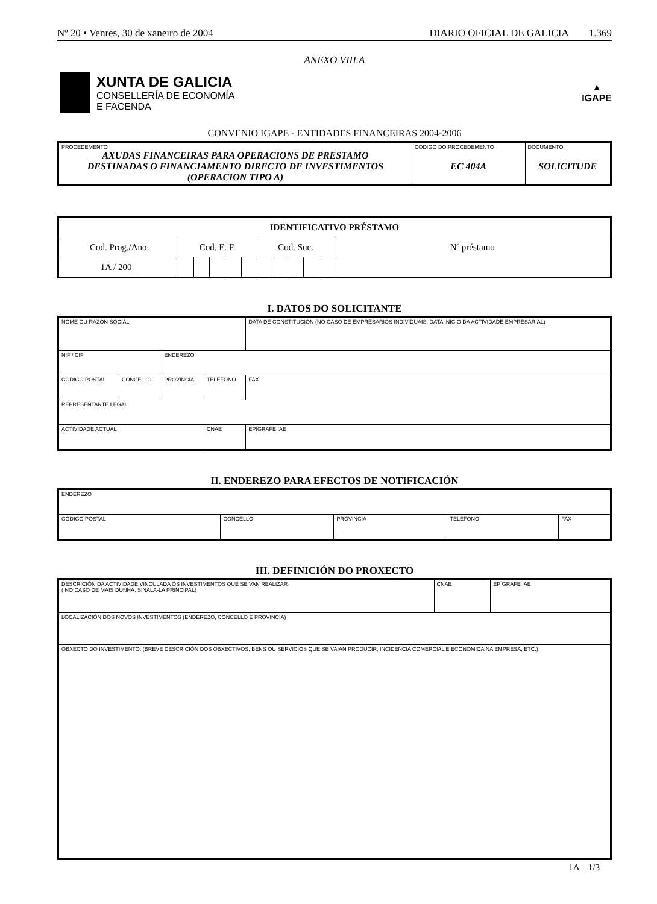Nº 20 • Venres, 30 de xaneiro de 2004 DIARIO OFICIAL DE GALICIA 1.369
ANEXO VIII.A
XUNTA DE GALICIA
CONSELLERÍA DE ECONOMÍA
E FACENDA
▲
IGAPE
CONVENIO IGAPE - ENTIDADES FINANCEIRAS 2004-2006
| PROCEDEMENTO AXUDAS FINANCEIRAS PARA OPERACIONS DE PRESTAMO DESTINADAS O FINANCIAMENTO DIRECTO DE INVESTIMENTOS (OPERACION TIPO A) | CODIGO DO PROCEDEMENTO EC 404A | DOCUMENTO SOLICITUDE |
| IDENTIFICATIVO PRÉSTAMO | | | | | | | | | | | |
| Cod. Prog./Ano | Cod. E. F. | | | | | Cod. Suc. | | | | | Nº préstamo |
| 1A / 200_ | | | | | | | | | | | |
I. DATOS DO SOLICITANTE
| NOME OU RAZÓN SOCIAL | | | | DATA DE CONSTITUCIÓN (NO CASO DE EMPRESARIOS INDIVIDUAIS, DATA INICIO DA ACTIVIDADE EMPRESARIAL) | |
| NIF / CIF | | ENDEREZO | | | |
| CÓDIGO POSTAL | CONCELLO | PROVINCIA | TELÉFONO | | FAX |
| REPRESENTANTE LEGAL | | | | | |
| ACTIVIDADE ACTUAL | | | CNAE | EPÍGRAFE IAE | |
II. ENDEREZO PARA EFECTOS DE NOTIFICACIÓN
| ENDEREZO | | | | |
| CÓDIGO POSTAL | CONCELLO | PROVINCIA | TELÉFONO | FAX |
III. DEFINICIÓN DO PROXECTO
| DESCRICIÓN DA ACTIVIDADE VINCULADA ÓS INVESTIMENTOS QUE SE VAN REALIZAR ( NO CASO DE MAIS DUNHA, SINALA-LA PRINCIPAL) | CNAE | EPÍGRAFE IAE |
| LOCALIZACIÓN DOS NOVOS INVESTIMENTOS (ENDEREZO, CONCELLO E PROVINCIA) | | |
| OBXECTO DO INVESTIMENTO: (BREVE DESCRICIÓN DOS OBXECTIVOS, BENS OU SERVICIOS QUE SE VAIAN PRODUCIR, INCIDENCIA COMERCIAL E ECONOMICA NA EMPRESA, ETC.) | | |
1A – 1/3